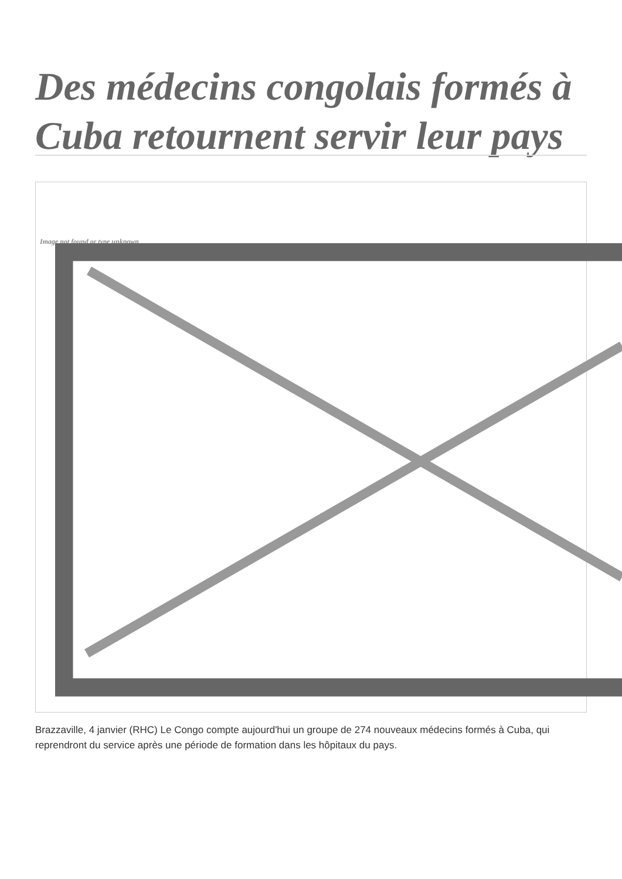Des médecins congolais formés à Cuba retournent servir leur pays
Image not found or type unknown
Brazzaville, 4 janvier (RHC) Le Congo compte aujourd'hui un groupe de 274 nouveaux médecins formés à Cuba, qui reprendront du service après une période de formation dans les hôpitaux du pays.